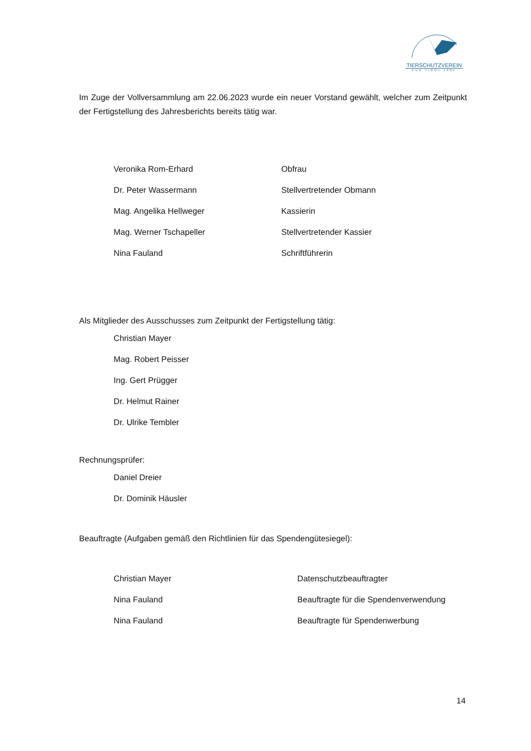TIERSCHUTZVEREIN
FÜR TIROL 1881
Im Zuge der Vollversammlung am 22.06.2023 wurde ein neuer Vorstand gewählt, welcher zum Zeitpunkt der Fertigstellung des Jahresberichts bereits tätig war.
Veronika Rom-Erhard Obfrau
Dr. Peter Wassermann Stellvertretender Obmann
Mag. Angelika Hellweger Kassierin
Mag. Werner Tschapeller Stellvertretender Kassier
Nina Fauland Schriftführerin
Als Mitglieder des Ausschusses zum Zeitpunkt der Fertigstellung tätig:
Christian Mayer
Mag. Robert Peisser
Ing. Gert Prügger
Dr. Helmut Rainer
Dr. Ulrike Tembler
Rechnungsprüfer:
Daniel Dreier
Dr. Dominik Häusler
Beauftragte (Aufgaben gemäß den Richtlinien für das Spendengütesiegel):
Christian Mayer Datenschutzbeauftragter
Nina Fauland Beauftragte für die Spendenverwendung
Nina Fauland Beauftragte für Spendenwerbung
14